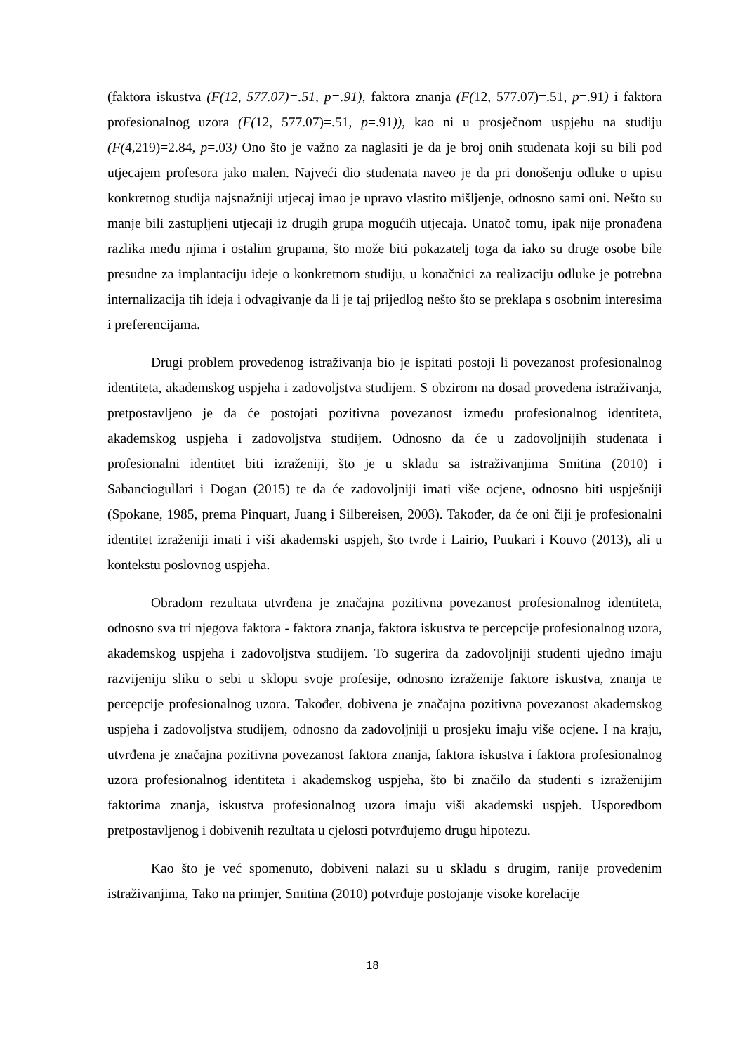(faktora iskustva (F(12, 577.07)=.51, p=.91), faktora znanja (F(12, 577.07)=.51, p=.91) i faktora profesionalnog uzora (F(12, 577.07)=.51, p=.91)), kao ni u prosječnom uspjehu na studiju (F(4,219)=2.84, p=.03) Ono što je važno za naglasiti je da je broj onih studenata koji su bili pod utjecajem profesora jako malen. Najveći dio studenata naveo je da pri donošenju odluke o upisu konkretnog studija najsnažniji utjecaj imao je upravo vlastito mišljenje, odnosno sami oni. Nešto su manje bili zastupljeni utjecaji iz drugih grupa mogućih utjecaja. Unatoč tomu, ipak nije pronađena razlika među njima i ostalim grupama, što može biti pokazatelj toga da iako su druge osobe bile presudne za implantaciju ideje o konkretnom studiju, u konačnici za realizaciju odluke je potrebna internalizacija tih ideja i odvagivanje da li je taj prijedlog nešto što se preklapa s osobnim interesima i preferencijama.
Drugi problem provedenog istraživanja bio je ispitati postoji li povezanost profesionalnog identiteta, akademskog uspjeha i zadovoljstva studijem. S obzirom na dosad provedena istraživanja, pretpostavljeno je da će postojati pozitivna povezanost između profesionalnog identiteta, akademskog uspjeha i zadovoljstva studijem. Odnosno da će u zadovoljnijih studenata i profesionalni identitet biti izraženiji, što je u skladu sa istraživanjima Smitina (2010) i Sabanciogullari i Dogan (2015) te da će zadovoljniji imati više ocjene, odnosno biti uspješniji (Spokane, 1985, prema Pinquart, Juang i Silbereisen, 2003). Također, da će oni čiji je profesionalni identitet izraženiji imati i viši akademski uspjeh, što tvrde i Lairio, Puukari i Kouvo (2013), ali u kontekstu poslovnog uspjeha.
Obradom rezultata utvrđena je značajna pozitivna povezanost profesionalnog identiteta, odnosno sva tri njegova faktora - faktora znanja, faktora iskustva te percepcije profesionalnog uzora, akademskog uspjeha i zadovoljstva studijem. To sugerira da zadovoljniji studenti ujedno imaju razvijeniju sliku o sebi u sklopu svoje profesije, odnosno izraženije faktore iskustva, znanja te percepcije profesionalnog uzora. Također, dobivena je značajna pozitivna povezanost akademskog uspjeha i zadovoljstva studijem, odnosno da zadovoljniji u prosjeku imaju više ocjene. I na kraju, utvrđena je značajna pozitivna povezanost faktora znanja, faktora iskustva i faktora profesionalnog uzora profesionalnog identiteta i akademskog uspjeha, što bi značilo da studenti s izraženijim faktorima znanja, iskustva profesionalnog uzora imaju viši akademski uspjeh. Usporedbom pretpostavljenog i dobivenih rezultata u cjelosti potvrđujemo drugu hipotezu.
Kao što je već spomenuto, dobiveni nalazi su u skladu s drugim, ranije provedenim istraživanjima, Tako na primjer, Smitina (2010) potvrđuje postojanje visoke korelacije
18